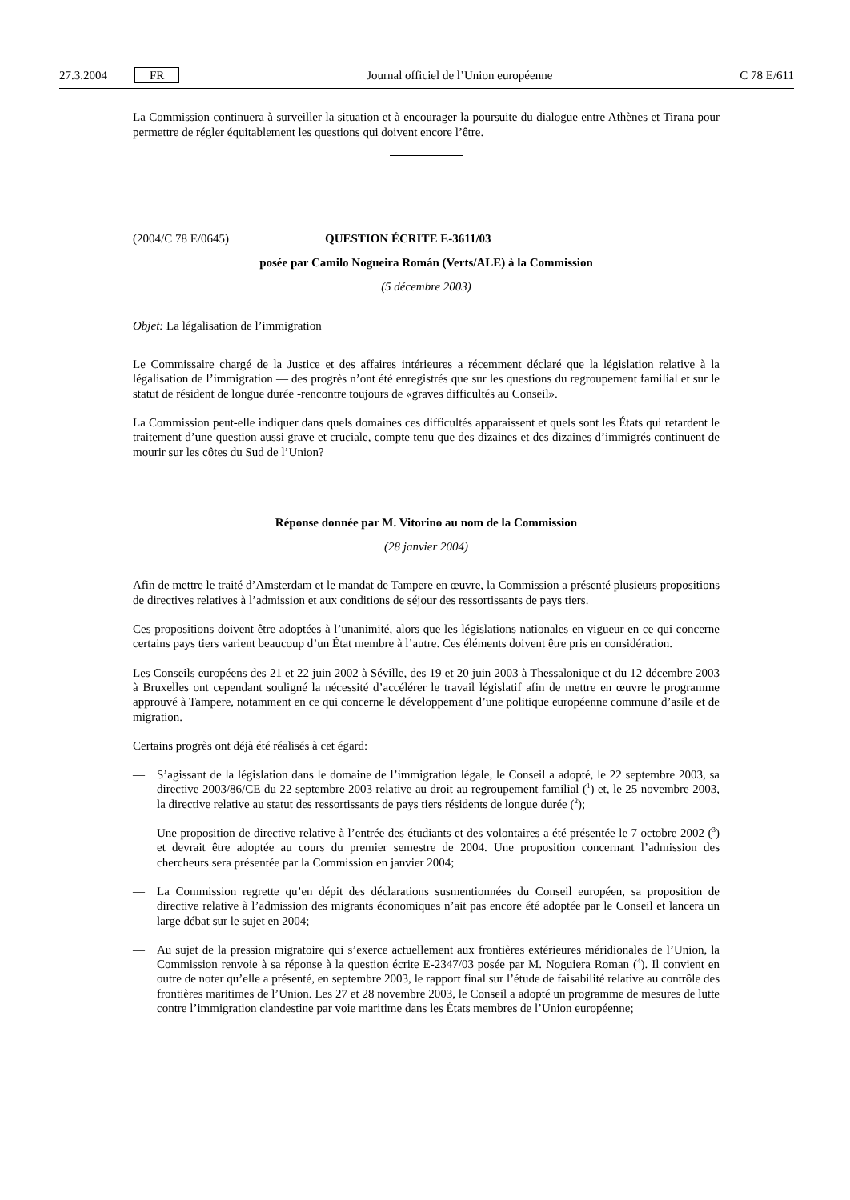27.3.2004 FR Journal officiel de l’Union européenne C 78 E/611
La Commission continuera à surveiller la situation et à encourager la poursuite du dialogue entre Athènes et Tirana pour permettre de régler équitablement les questions qui doivent encore l’être.
(2004/C 78 E/0645) QUESTION ÉCRITE E-3611/03
posée par Camilo Nogueira Román (Verts/ALE) à la Commission
(5 décembre 2003)
Objet: La légalisation de l’immigration
Le Commissaire chargé de la Justice et des affaires intérieures a récemment déclaré que la législation relative à la légalisation de l’immigration — des progrès n’ont été enregistrés que sur les questions du regroupement familial et sur le statut de résident de longue durée -rencontre toujours de «graves difficultés au Conseil».
La Commission peut-elle indiquer dans quels domaines ces difficultés apparaissent et quels sont les États qui retardent le traitement d’une question aussi grave et cruciale, compte tenu que des dizaines et des dizaines d’immigrés continuent de mourir sur les côtes du Sud de l’Union?
Réponse donnée par M. Vitorino au nom de la Commission
(28 janvier 2004)
Afin de mettre le traité d’Amsterdam et le mandat de Tampere en œuvre, la Commission a présenté plusieurs propositions de directives relatives à l’admission et aux conditions de séjour des ressortissants de pays tiers.
Ces propositions doivent être adoptées à l’unanimité, alors que les législations nationales en vigueur en ce qui concerne certains pays tiers varient beaucoup d’un État membre à l’autre. Ces éléments doivent être pris en considération.
Les Conseils européens des 21 et 22 juin 2002 à Séville, des 19 et 20 juin 2003 à Thessalonique et du 12 décembre 2003 à Bruxelles ont cependant souligné la nécessité d’accélérer le travail législatif afin de mettre en œuvre le programme approuvé à Tampere, notamment en ce qui concerne le développement d’une politique européenne commune d’asile et de migration.
Certains progrès ont déjà été réalisés à cet égard:
— S’agissant de la législation dans le domaine de l’immigration légale, le Conseil a adopté, le 22 septembre 2003, sa directive 2003/86/CE du 22 septembre 2003 relative au droit au regroupement familial (<sup>1</sup>) et, le 25 novembre 2003, la directive relative au statut des ressortissants de pays tiers résidents de longue durée (<sup>2</sup>);
— Une proposition de directive relative à l’entrée des étudiants et des volontaires a été présentée le 7 octobre 2002 (<sup>3</sup>) et devrait être adoptée au cours du premier semestre de 2004. Une proposition concernant l’admission des chercheurs sera présentée par la Commission en janvier 2004;
— La Commission regrette qu’en dépit des déclarations susmentionnées du Conseil européen, sa proposition de directive relative à l’admission des migrants économiques n’ait pas encore été adoptée par le Conseil et lancera un large débat sur le sujet en 2004;
— Au sujet de la pression migratoire qui s’exerce actuellement aux frontières extérieures méridionales de l’Union, la Commission renvoie à sa réponse à la question écrite E-2347/03 posée par M. Noguiera Roman (<sup>4</sup>). Il convient en outre de noter qu’elle a présenté, en septembre 2003, le rapport final sur l’étude de faisabilité relative au contrôle des frontières maritimes de l’Union. Les 27 et 28 novembre 2003, le Conseil a adopté un programme de mesures de lutte contre l’immigration clandestine par voie maritime dans les États membres de l’Union européenne;